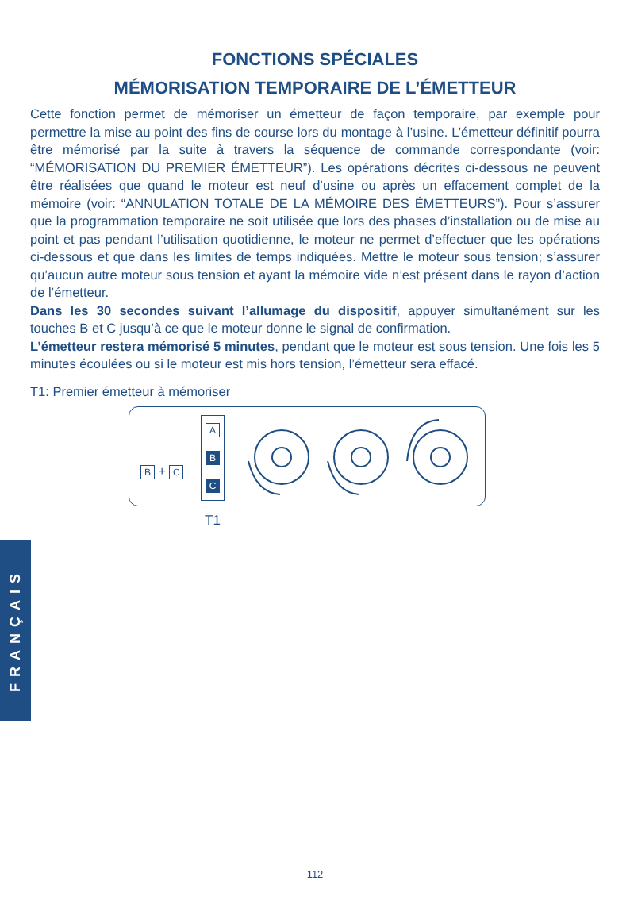FONCTIONS SPÉCIALES
MÉMORISATION TEMPORAIRE DE L’ÉMETTEUR
Cette fonction permet de mémoriser un émetteur de façon temporaire, par exemple pour permettre la mise au point des fins de course lors du montage à l’usine. L’émetteur définitif pourra être mémorisé par la suite à travers la séquence de commande correspondante (voir: “MÉMORISATION DU PREMIER ÉMETTEUR”). Les opérations décrites ci-dessous ne peuvent être réalisées que quand le moteur est neuf d’usine ou après un effacement complet de la mémoire (voir: “ANNULATION TOTALE DE LA MÉMOIRE DES ÉMETTEURS”). Pour s’assurer que la programmation temporaire ne soit utilisée que lors des phases d’installation ou de mise au point et pas pendant l’utilisation quotidienne, le moteur ne permet d’effectuer que les opérations ci-dessous et que dans les limites de temps indiquées. Mettre le moteur sous tension; s’assurer qu’aucun autre moteur sous tension et ayant la mémoire vide n’est présent dans le rayon d’action de l’émetteur.
Dans les 30 secondes suivant l’allumage du dispositif, appuyer simultanément sur les touches B et C jusqu’à ce que le moteur donne le signal de confirmation.
L’émetteur restera mémorisé 5 minutes, pendant que le moteur est sous tension. Une fois les 5 minutes écoulées ou si le moteur est mis hors tension, l’émetteur sera effacé.
T1: Premier émetteur à mémoriser
B + C
A
B
C
T1
FRANÇAIS
112